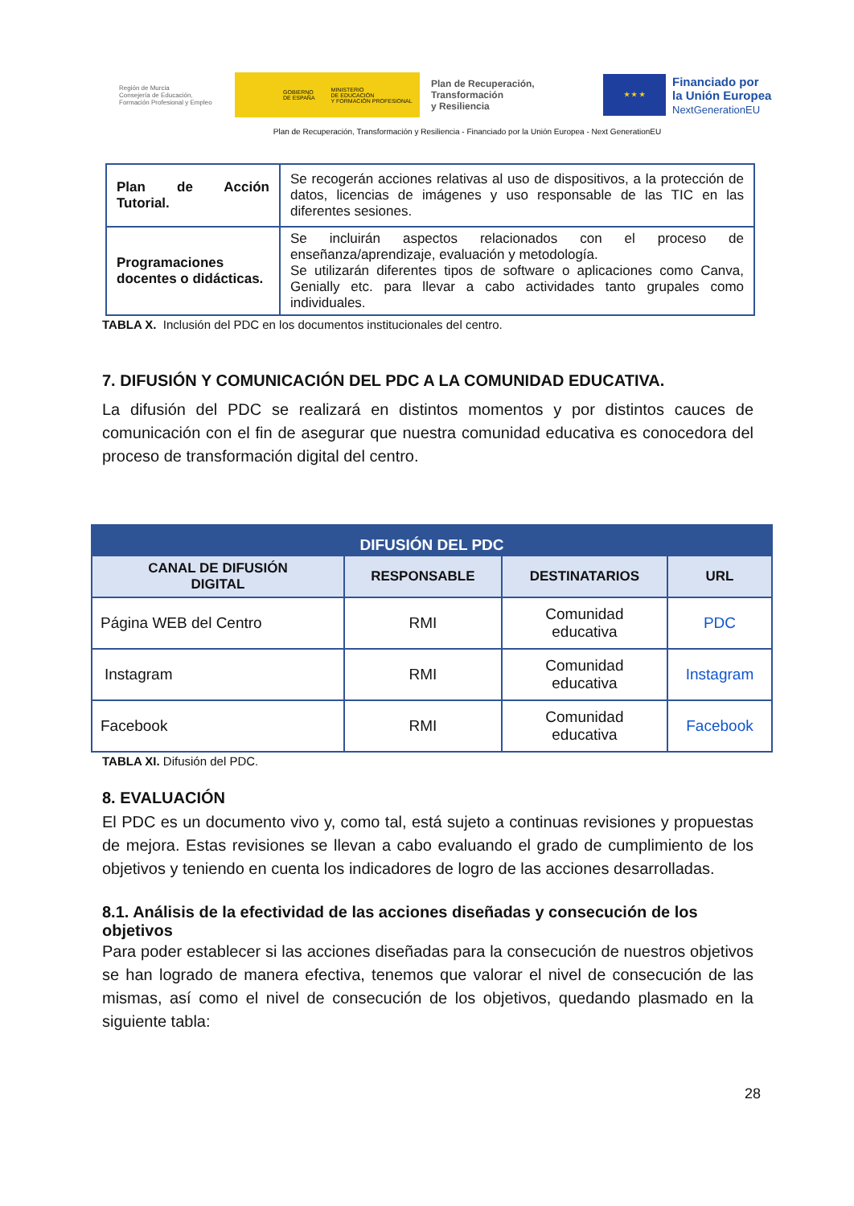Región de Murcia
Consejería de Educación,
Formación Profesional y Empleo
GOBIERNO
DE ESPAÑA MINISTERIO
DE EDUCACIÓN
Y FORMACIÓN PROFESIONAL
Plan de Recuperación,
Transformación
y Resiliencia
★ ★ ★
Financiado por
la Unión Europea
NextGenerationEU
Plan de Recuperación, Transformación y Resiliencia - Financiado por la Unión Europea - Next GenerationEU
| Plan de Acción Tutorial. | Se recogerán acciones relativas al uso de dispositivos, a la protección de datos, licencias de imágenes y uso responsable de las TIC en las diferentes sesiones. |
| Programaciones docentes o didácticas. | Se incluirán aspectos relacionados con el proceso de enseñanza/aprendizaje, evaluación y metodología. Se utilizarán diferentes tipos de software o aplicaciones como Canva, Genially etc. para llevar a cabo actividades tanto grupales como individuales. |
TABLA X. Inclusión del PDC en los documentos institucionales del centro.
7. DIFUSIÓN Y COMUNICACIÓN DEL PDC A LA COMUNIDAD EDUCATIVA.
La difusión del PDC se realizará en distintos momentos y por distintos cauces de comunicación con el fin de asegurar que nuestra comunidad educativa es conocedora del proceso de transformación digital del centro.
| DIFUSIÓN DEL PDC | | | |
| CANAL DE DIFUSIÓN DIGITAL | RESPONSABLE | DESTINATARIOS | URL |
| Página WEB del Centro | RMI | Comunidad educativa | PDC |
| Instagram | RMI | Comunidad educativa | Instagram |
| Facebook | RMI | Comunidad educativa | Facebook |
TABLA XI. Difusión del PDC.
8. EVALUACIÓN
El PDC es un documento vivo y, como tal, está sujeto a continuas revisiones y propuestas de mejora. Estas revisiones se llevan a cabo evaluando el grado de cumplimiento de los objetivos y teniendo en cuenta los indicadores de logro de las acciones desarrolladas.
8.1. Análisis de la efectividad de las acciones diseñadas y consecución de los objetivos
Para poder establecer si las acciones diseñadas para la consecución de nuestros objetivos se han logrado de manera efectiva, tenemos que valorar el nivel de consecución de las mismas, así como el nivel de consecución de los objetivos, quedando plasmado en la siguiente tabla:
28